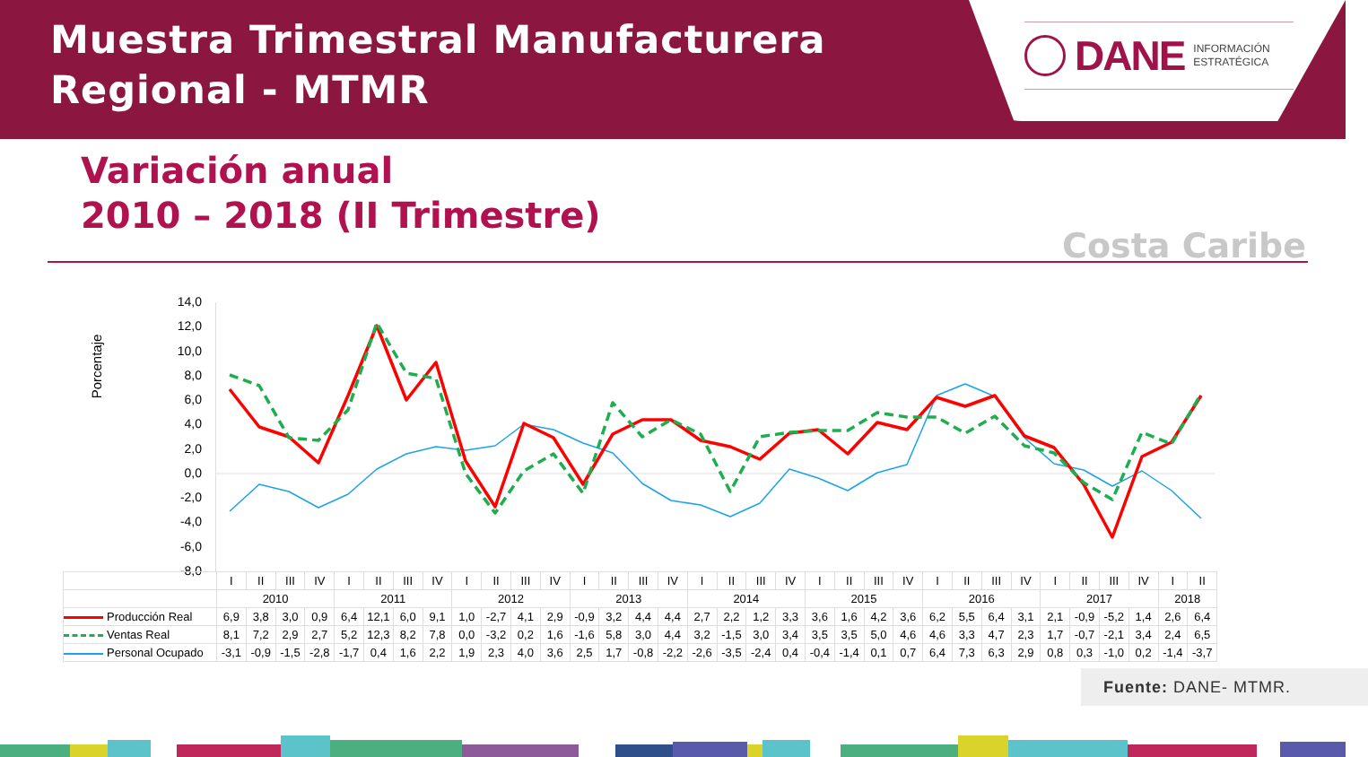Muestra Trimestral Manufacturera
Regional - MTMR
DANE INFORMACIÓN
ESTRATÉGICA
Variación anual
2010 – 2018 (II Trimestre)
Costa Caribe
Porcentaje
14,0
12,0
10,0
8,0
6,0
4,0
2,0
0,0
-2,0
-4,0
-6,0
-8,0
| | I | II | III | IV | I | II | III | IV | I | II | III | IV | I | II | III | IV | I | II | III | IV | I | II | III | IV | I | II | III | IV | I | II | III | IV | I | II |
| | 2010 | | | | 2011 | | | | 2012 | | | | 2013 | | | | 2014 | | | | 2015 | | | | 2016 | | | | 2017 | | | | 2018 | |
| Producción Real | 6,9 | 3,8 | 3,0 | 0,9 | 6,4 | 12,1 | 6,0 | 9,1 | 1,0 | -2,7 | 4,1 | 2,9 | -0,9 | 3,2 | 4,4 | 4,4 | 2,7 | 2,2 | 1,2 | 3,3 | 3,6 | 1,6 | 4,2 | 3,6 | 6,2 | 5,5 | 6,4 | 3,1 | 2,1 | -0,9 | -5,2 | 1,4 | 2,6 | 6,4 |
| Ventas Real | 8,1 | 7,2 | 2,9 | 2,7 | 5,2 | 12,3 | 8,2 | 7,8 | 0,0 | -3,2 | 0,2 | 1,6 | -1,6 | 5,8 | 3,0 | 4,4 | 3,2 | -1,5 | 3,0 | 3,4 | 3,5 | 3,5 | 5,0 | 4,6 | 4,6 | 3,3 | 4,7 | 2,3 | 1,7 | -0,7 | -2,1 | 3,4 | 2,4 | 6,5 |
| Personal Ocupado | -3,1 | -0,9 | -1,5 | -2,8 | -1,7 | 0,4 | 1,6 | 2,2 | 1,9 | 2,3 | 4,0 | 3,6 | 2,5 | 1,7 | -0,8 | -2,2 | -2,6 | -3,5 | -2,4 | 0,4 | -0,4 | -1,4 | 0,1 | 0,7 | 6,4 | 7,3 | 6,3 | 2,9 | 0,8 | 0,3 | -1,0 | 0,2 | -1,4 | -3,7 |
Fuente: DANE- MTMR.